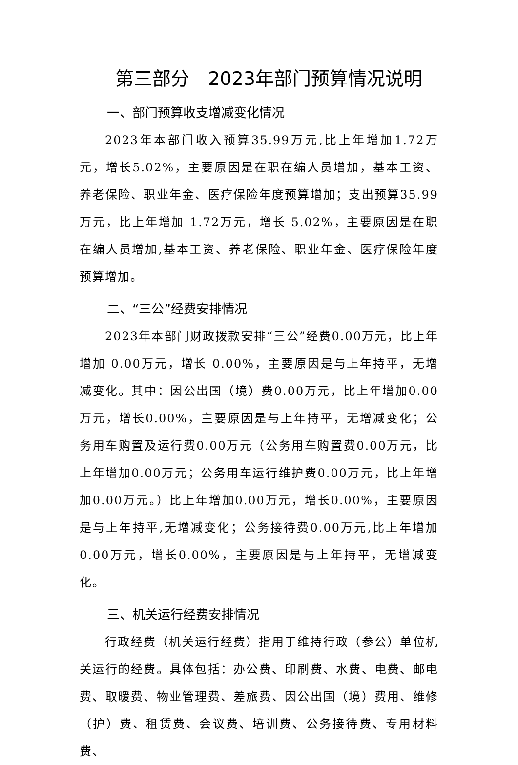第三部分　2023年部门预算情况说明
一、部门预算收支增减变化情况
2023年本部门收入预算35.99万元,比上年增加1.72万元，增长5.02%，主要原因是在职在编人员增加，基本工资、养老保险、职业年金、医疗保险年度预算增加；支出预算35.99万元，比上年增加 1.72万元，增长 5.02%，主要原因是在职在编人员增加,基本工资、养老保险、职业年金、医疗保险年度预算增加。
二、“三公”经费安排情况
2023年本部门财政拨款安排“三公”经费0.00万元，比上年增加 0.00万元，增长 0.00%，主要原因是与上年持平，无增减变化。其中：因公出国（境）费0.00万元，比上年增加0.00万元，增长0.00%，主要原因是与上年持平，无增减变化；公务用车购置及运行费0.00万元（公务用车购置费0.00万元，比上年增加0.00万元；公务用车运行维护费0.00万元，比上年增加0.00万元。）比上年增加0.00万元，增长0.00%，主要原因是与上年持平,无增减变化；公务接待费0.00万元,比上年增加0.00万元，增长0.00%，主要原因是与上年持平，无增减变化。
三、机关运行经费安排情况
行政经费（机关运行经费）指用于维持行政（参公）单位机关运行的经费。具体包括：办公费、印刷费、水费、电费、邮电费、取暖费、物业管理费、差旅费、因公出国（境）费用、维修（护）费、租赁费、会议费、培训费、公务接待费、专用材料费、